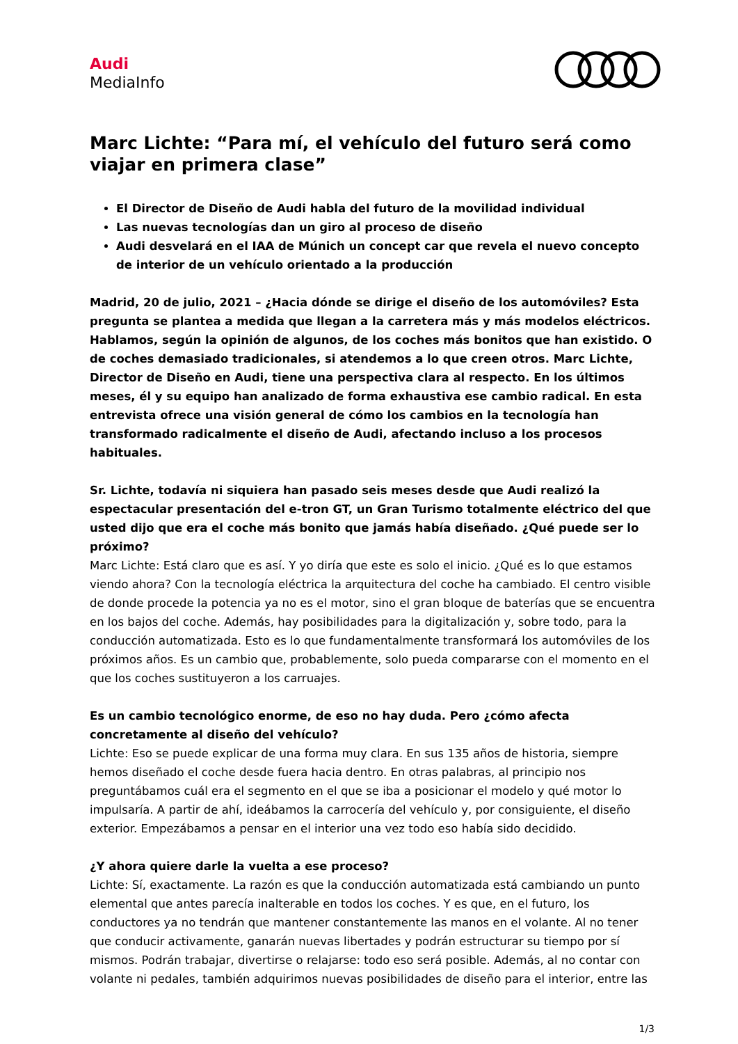Audi
MediaInfo
Marc Lichte: “Para mí, el vehículo del futuro será como viajar en primera clase”
El Director de Diseño de Audi habla del futuro de la movilidad individual
Las nuevas tecnologías dan un giro al proceso de diseño
Audi desvelará en el IAA de Múnich un concept car que revela el nuevo concepto de interior de un vehículo orientado a la producción
Madrid, 20 de julio, 2021 – ¿Hacia dónde se dirige el diseño de los automóviles? Esta pregunta se plantea a medida que llegan a la carretera más y más modelos eléctricos. Hablamos, según la opinión de algunos, de los coches más bonitos que han existido. O de coches demasiado tradicionales, si atendemos a lo que creen otros. Marc Lichte, Director de Diseño en Audi, tiene una perspectiva clara al respecto. En los últimos meses, él y su equipo han analizado de forma exhaustiva ese cambio radical. En esta entrevista ofrece una visión general de cómo los cambios en la tecnología han transformado radicalmente el diseño de Audi, afectando incluso a los procesos habituales.
Sr. Lichte, todavía ni siquiera han pasado seis meses desde que Audi realizó la espectacular presentación del e-tron GT, un Gran Turismo totalmente eléctrico del que usted dijo que era el coche más bonito que jamás había diseñado. ¿Qué puede ser lo próximo?
Marc Lichte: Está claro que es así. Y yo diría que este es solo el inicio. ¿Qué es lo que estamos viendo ahora? Con la tecnología eléctrica la arquitectura del coche ha cambiado. El centro visible de donde procede la potencia ya no es el motor, sino el gran bloque de baterías que se encuentra en los bajos del coche. Además, hay posibilidades para la digitalización y, sobre todo, para la conducción automatizada. Esto es lo que fundamentalmente transformará los automóviles de los próximos años. Es un cambio que, probablemente, solo pueda compararse con el momento en el que los coches sustituyeron a los carruajes.
Es un cambio tecnológico enorme, de eso no hay duda. Pero ¿cómo afecta concretamente al diseño del vehículo?
Lichte: Eso se puede explicar de una forma muy clara. En sus 135 años de historia, siempre hemos diseñado el coche desde fuera hacia dentro. En otras palabras, al principio nos preguntábamos cuál era el segmento en el que se iba a posicionar el modelo y qué motor lo impulsaría. A partir de ahí, ideábamos la carrocería del vehículo y, por consiguiente, el diseño exterior. Empezábamos a pensar en el interior una vez todo eso había sido decidido.
¿Y ahora quiere darle la vuelta a ese proceso?
Lichte: Sí, exactamente. La razón es que la conducción automatizada está cambiando un punto elemental que antes parecía inalterable en todos los coches. Y es que, en el futuro, los conductores ya no tendrán que mantener constantemente las manos en el volante. Al no tener que conducir activamente, ganarán nuevas libertades y podrán estructurar su tiempo por sí mismos. Podrán trabajar, divertirse o relajarse: todo eso será posible. Además, al no contar con volante ni pedales, también adquirimos nuevas posibilidades de diseño para el interior, entre las
1/3